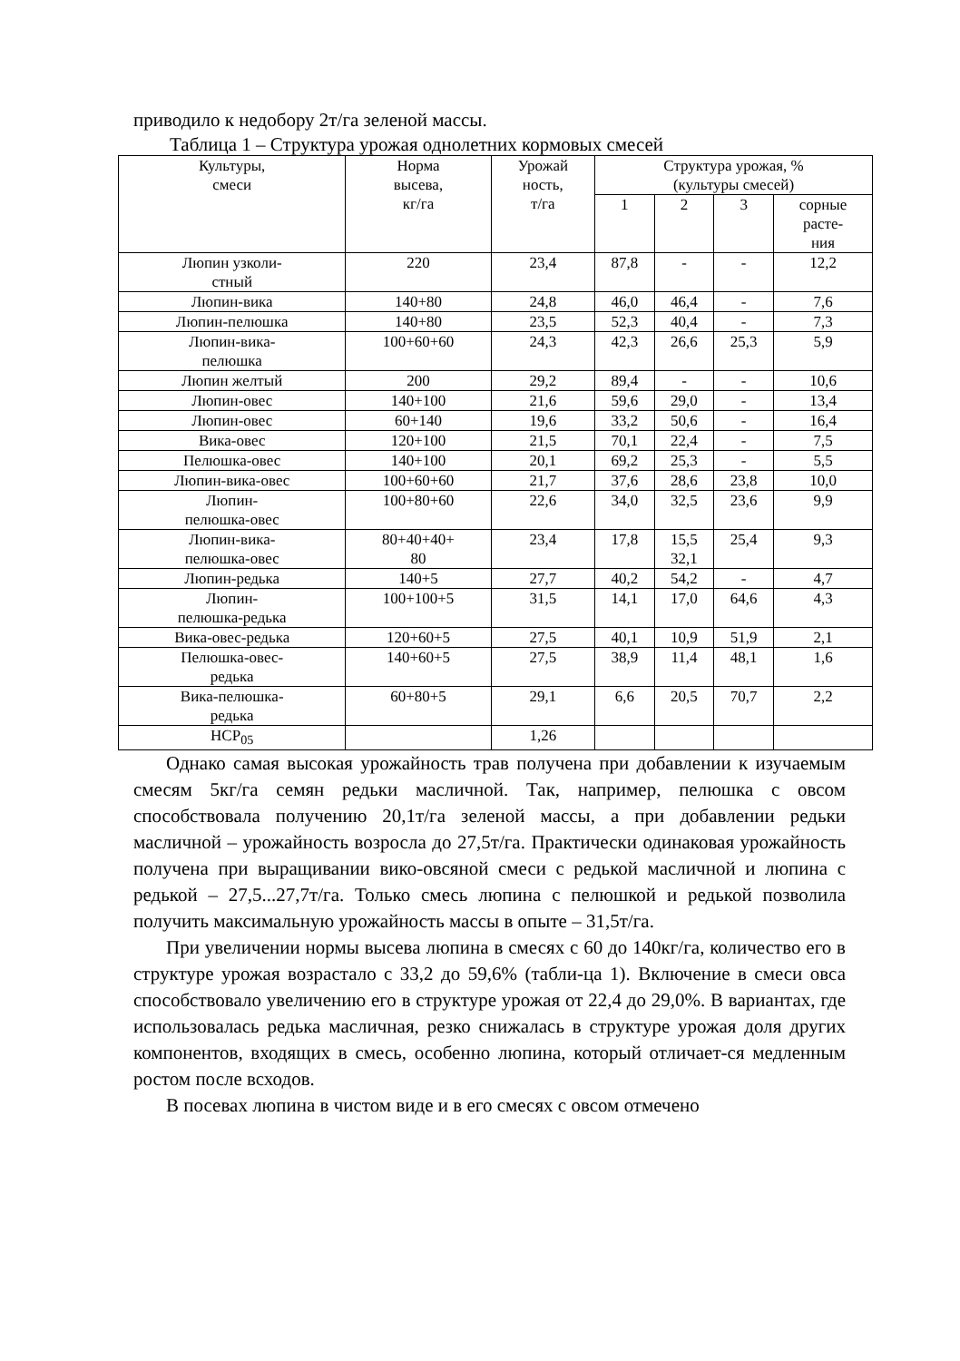приводило к недобору 2т/га зеленой массы.
Таблица 1 – Структура урожая однолетних кормовых смесей
| Культуры, смеси | Норма высева, кг/га | Урожай ность, т/га | Структура урожая, % (культуры смесей) | | | |
| --- | --- | --- | --- | --- | --- | --- |
| | | | 1 | 2 | 3 | сорные расте- ния |
| Люпин узколи- стный | 220 | 23,4 | 87,8 | - | - | 12,2 |
| Люпин-вика | 140+80 | 24,8 | 46,0 | 46,4 | - | 7,6 |
| Люпин-пелюшка | 140+80 | 23,5 | 52,3 | 40,4 | - | 7,3 |
| Люпин-вика- пелюшка | 100+60+60 | 24,3 | 42,3 | 26,6 | 25,3 | 5,9 |
| Люпин желтый | 200 | 29,2 | 89,4 | - | - | 10,6 |
| Люпин-овес | 140+100 | 21,6 | 59,6 | 29,0 | - | 13,4 |
| Люпин-овес | 60+140 | 19,6 | 33,2 | 50,6 | - | 16,4 |
| Вика-овес | 120+100 | 21,5 | 70,1 | 22,4 | - | 7,5 |
| Пелюшка-овес | 140+100 | 20,1 | 69,2 | 25,3 | - | 5,5 |
| Люпин-вика-овес | 100+60+60 | 21,7 | 37,6 | 28,6 | 23,8 | 10,0 |
| Люпин- пелюшка-овес | 100+80+60 | 22,6 | 34,0 | 32,5 | 23,6 | 9,9 |
| Люпин-вика- пелюшка-овес | 80+40+40+ 80 | 23,4 | 17,8 | 15,5 32,1 | 25,4 | 9,3 |
| Люпин-редька | 140+5 | 27,7 | 40,2 | 54,2 | - | 4,7 |
| Люпин- пелюшка-редька | 100+100+5 | 31,5 | 14,1 | 17,0 | 64,6 | 4,3 |
| Вика-овес-редька | 120+60+5 | 27,5 | 40,1 | 10,9 | 51,9 | 2,1 |
| Пелюшка-овес- редька | 140+60+5 | 27,5 | 38,9 | 11,4 | 48,1 | 1,6 |
| Вика-пелюшка- редька | 60+80+5 | 29,1 | 6,6 | 20,5 | 70,7 | 2,2 |
| НСР<sub>05</sub> | | 1,26 | | | | |
Однако самая высокая урожайность трав получена при добавлении к изучаемым смесям 5кг/га семян редьки масличной. Так, например, пелюшка с овсом способствовала получению 20,1т/га зеленой массы, а при добавлении редьки масличной – урожайность возросла до 27,5т/га. Практически одинаковая урожайность получена при выращивании вико-овсяной смеси с редькой масличной и люпина с редькой – 27,5...27,7т/га. Только смесь люпина с пелюшкой и редькой позволила получить максимальную урожайность массы в опыте – 31,5т/га.
При увеличении нормы высева люпина в смесях с 60 до 140кг/га, количество его в структуре урожая возрастало с 33,2 до 59,6% (табли-ца 1). Включение в смеси овса способствовало увеличению его в структуре урожая от 22,4 до 29,0%. В вариантах, где использовалась редька масличная, резко снижалась в структуре урожая доля других компонентов, входящих в смесь, особенно люпина, который отличает-ся медленным ростом после всходов.
В посевах люпина в чистом виде и в его смесях с овсом отмечено